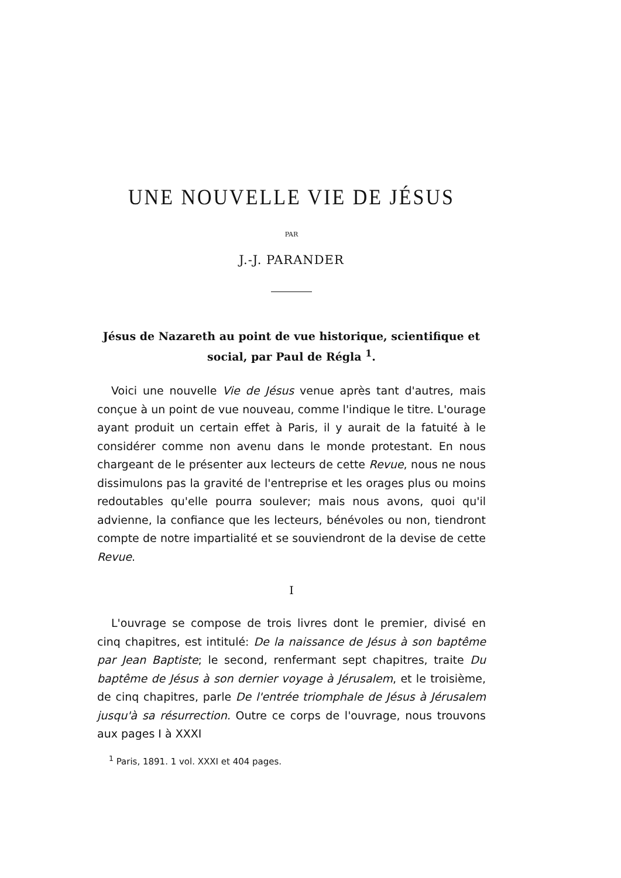UNE NOUVELLE VIE DE JÉSUS
PAR
J.-J. PARANDER
Jésus de Nazareth au point de vue historique, scientifique et social, par Paul de Régla <sup>1</sup>.
Voici une nouvelle Vie de Jésus venue après tant d'autres, mais conçue à un point de vue nouveau, comme l'indique le titre. L'ourage ayant produit un certain effet à Paris, il y aurait de la fatuité à le considérer comme non avenu dans le monde protestant. En nous chargeant de le présenter aux lecteurs de cette Revue, nous ne nous dissimulons pas la gravité de l'entreprise et les orages plus ou moins redoutables qu'elle pourra soulever; mais nous avons, quoi qu'il advienne, la confiance que les lecteurs, bénévoles ou non, tiendront compte de notre impartialité et se souviendront de la devise de cette Revue.
I
L'ouvrage se compose de trois livres dont le premier, divisé en cinq chapitres, est intitulé: De la naissance de Jésus à son baptême par Jean Baptiste; le second, renfermant sept chapitres, traite Du baptême de Jésus à son dernier voyage à Jérusalem, et le troisième, de cinq chapitres, parle De l'entrée triomphale de Jésus à Jérusalem jusqu'à sa résurrection. Outre ce corps de l'ouvrage, nous trouvons aux pages I à XXXI
<sup>1</sup> Paris, 1891. 1 vol. XXXI et 404 pages.